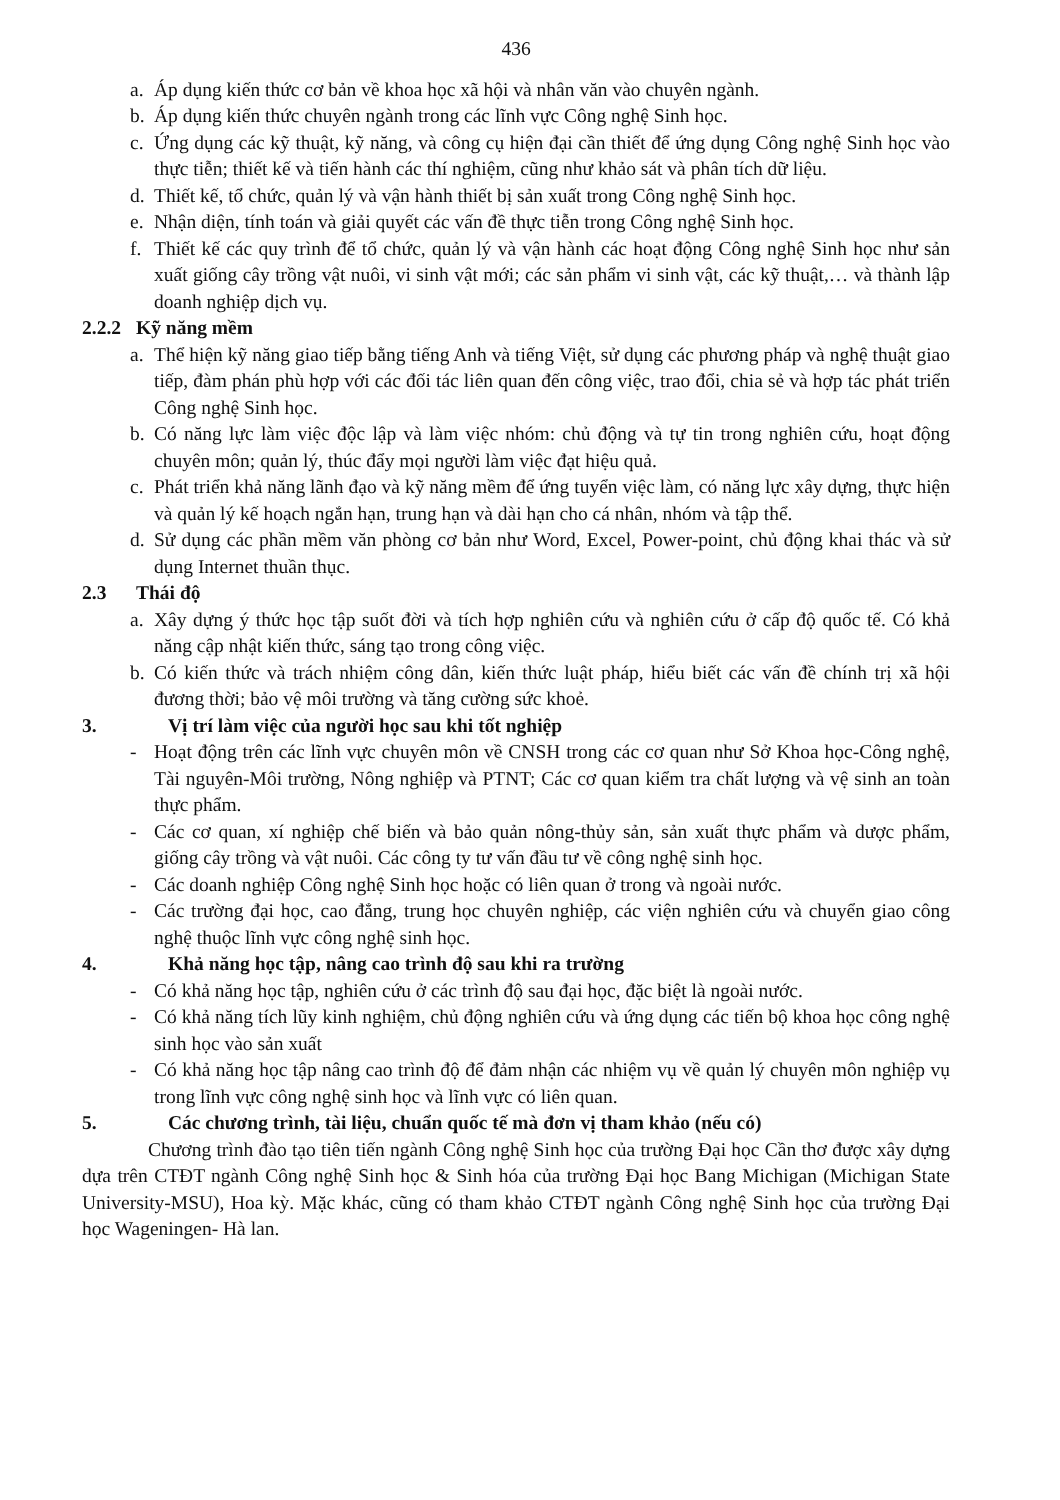436
a. Áp dụng kiến thức cơ bản về khoa học xã hội và nhân văn vào chuyên ngành.
b. Áp dụng kiến thức chuyên ngành trong các lĩnh vực Công nghệ Sinh học.
c. Ứng dụng các kỹ thuật, kỹ năng, và công cụ hiện đại cần thiết để ứng dụng Công nghệ Sinh học vào thực tiễn; thiết kế và tiến hành các thí nghiệm, cũng như khảo sát và phân tích dữ liệu.
d. Thiết kế, tổ chức, quản lý và vận hành thiết bị sản xuất trong Công nghệ Sinh học.
e. Nhận diện, tính toán và giải quyết các vấn đề thực tiễn trong Công nghệ Sinh học.
f. Thiết kế các quy trình để tổ chức, quản lý và vận hành các hoạt động Công nghệ Sinh học như sản xuất giống cây trồng vật nuôi, vi sinh vật mới; các sản phẩm vi sinh vật, các kỹ thuật,… và thành lập doanh nghiệp dịch vụ.
2.2.2 Kỹ năng mềm
a. Thể hiện kỹ năng giao tiếp bằng tiếng Anh và tiếng Việt, sử dụng các phương pháp và nghệ thuật giao tiếp, đàm phán phù hợp với các đối tác liên quan đến công việc, trao đổi, chia sẻ và hợp tác phát triển Công nghệ Sinh học.
b. Có năng lực làm việc độc lập và làm việc nhóm: chủ động và tự tin trong nghiên cứu, hoạt động chuyên môn; quản lý, thúc đẩy mọi người làm việc đạt hiệu quả.
c. Phát triển khả năng lãnh đạo và kỹ năng mềm để ứng tuyển việc làm, có năng lực xây dựng, thực hiện và quản lý kế hoạch ngắn hạn, trung hạn và dài hạn cho cá nhân, nhóm và tập thể.
d. Sử dụng các phần mềm văn phòng cơ bản như Word, Excel, Power-point, chủ động khai thác và sử dụng Internet thuần thục.
2.3 Thái độ
a. Xây dựng ý thức học tập suốt đời và tích hợp nghiên cứu và nghiên cứu ở cấp độ quốc tế. Có khả năng cập nhật kiến thức, sáng tạo trong công việc.
b. Có kiến thức và trách nhiệm công dân, kiến thức luật pháp, hiểu biết các vấn đề chính trị xã hội đương thời; bảo vệ môi trường và tăng cường sức khoẻ.
3. Vị trí làm việc của người học sau khi tốt nghiệp
- Hoạt động trên các lĩnh vực chuyên môn về CNSH trong các cơ quan như Sở Khoa học-Công nghệ, Tài nguyên-Môi trường, Nông nghiệp và PTNT; Các cơ quan kiểm tra chất lượng và vệ sinh an toàn thực phẩm.
- Các cơ quan, xí nghiệp chế biến và bảo quản nông-thủy sản, sản xuất thực phẩm và dược phẩm, giống cây trồng và vật nuôi. Các công ty tư vấn đầu tư về công nghệ sinh học.
- Các doanh nghiệp Công nghệ Sinh học hoặc có liên quan ở trong và ngoài nước.
- Các trường đại học, cao đẳng, trung học chuyên nghiệp, các viện nghiên cứu và chuyển giao công nghệ thuộc lĩnh vực công nghệ sinh học.
4. Khả năng học tập, nâng cao trình độ sau khi ra trường
- Có khả năng học tập, nghiên cứu ở các trình độ sau đại học, đặc biệt là ngoài nước.
- Có khả năng tích lũy kinh nghiệm, chủ động nghiên cứu và ứng dụng các tiến bộ khoa học công nghệ sinh học vào sản xuất
- Có khả năng học tập nâng cao trình độ để đảm nhận các nhiệm vụ về quản lý chuyên môn nghiệp vụ trong lĩnh vực công nghệ sinh học và lĩnh vực có liên quan.
5. Các chương trình, tài liệu, chuẩn quốc tế mà đơn vị tham khảo (nếu có)
Chương trình đào tạo tiên tiến ngành Công nghệ Sinh học của trường Đại học Cần thơ được xây dựng dựa trên CTĐT ngành Công nghệ Sinh học & Sinh hóa của trường Đại học Bang Michigan (Michigan State University-MSU), Hoa kỳ. Mặc khác, cũng có tham khảo CTĐT ngành Công nghệ Sinh học của trường Đại học Wageningen- Hà lan.